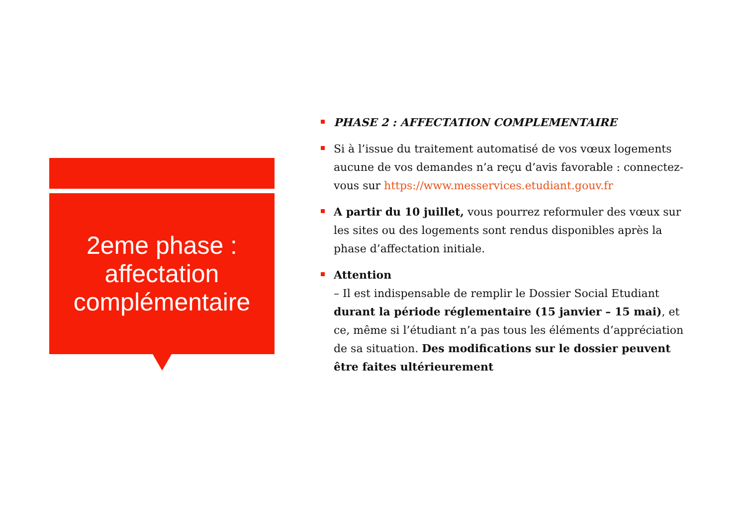2eme phase :
affectation
complémentaire
PHASE 2 : AFFECTATION COMPLEMENTAIRE
Si à l’issue du traitement automatisé de vos vœux logements aucune de vos demandes n’a reçu d’avis favorable : connectez-vous sur https://www.messervices.etudiant.gouv.fr
A partir du 10 juillet, vous pourrez reformuler des vœux sur les sites ou des logements sont rendus disponibles après la phase d’affectation initiale.
Attention
– Il est indispensable de remplir le Dossier Social Etudiant durant la période réglementaire (15 janvier – 15 mai), et ce, même si l’étudiant n’a pas tous les éléments d’appréciation de sa situation. Des modifications sur le dossier peuvent être faites ultérieurement